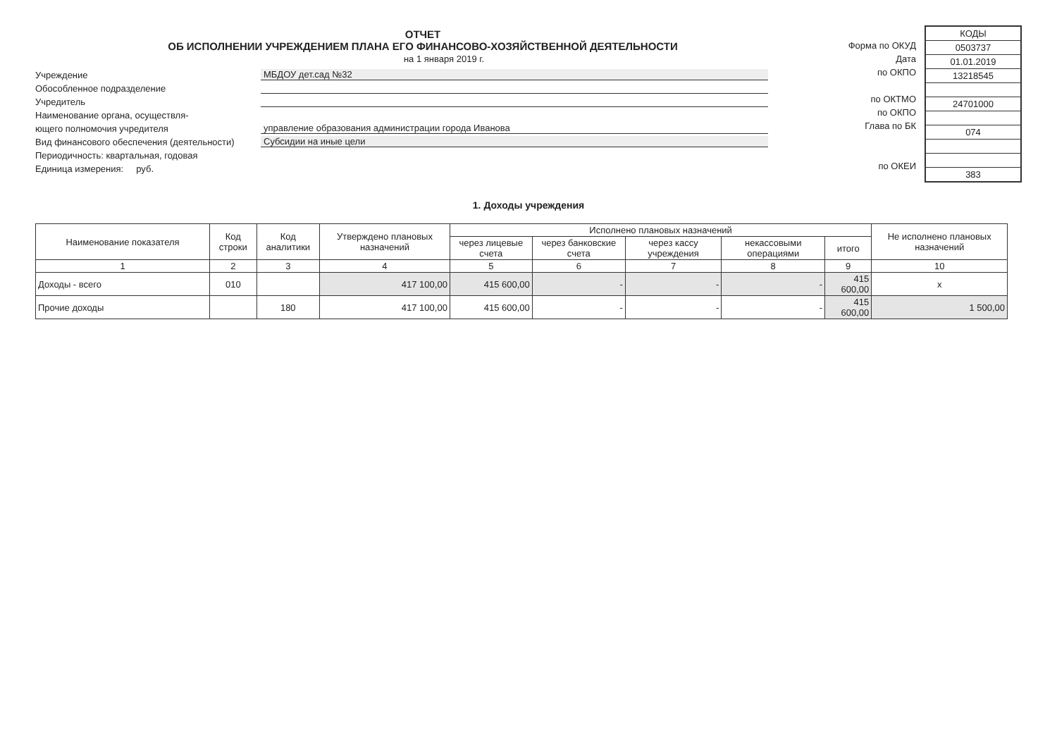ОТЧЕТ
ОБ ИСПОЛНЕНИИ УЧРЕЖДЕНИЕМ ПЛАНА ЕГО ФИНАНСОВО-ХОЗЯЙСТВЕННОЙ ДЕЯТЕЛЬНОСТИ
на 1 января 2019 г.
Учреждение МБДОУ дет.сад №32
Обособленное подразделение
Учредитель
Наименование органа, осуществля-
ющего полномочия учредителя управление образования администрации города Иванова
Вид финансового обеспечения (деятельности) Субсидии на иные цели
Периодичность: квартальная, годовая
Единица измерения: руб.
Форма по ОКУД
Дата
по ОКПО
по ОКТМО
по ОКПО
Глава по БК
по ОКЕИ
| КОДЫ |
| 0503737 |
| 01.01.2019 |
| 13218545 |
| 24701000 |
| 074 |
| 383 |
1. Доходы учреждения
| Наименование показателя | Код строки | Код аналитики | Утверждено плановых назначений | Исполнено плановых назначений | | | | | Не исполнено плановых назначений |
| --- | --- | --- | --- | --- | --- | --- | --- | --- | --- |
| | | | | через лицевые счета | через банковские счета | через кассу учреждения | некассовыми операциями | итого | |
| 1 | 2 | 3 | 4 | 5 | 6 | 7 | 8 | 9 | 10 |
| Доходы - всего | 010 | | 417 100,00 | 415 600,00 | - | - | - | 415 600,00 | x |
| Прочие доходы | | 180 | 417 100,00 | 415 600,00 | - | - | - | 415 600,00 | 1 500,00 |